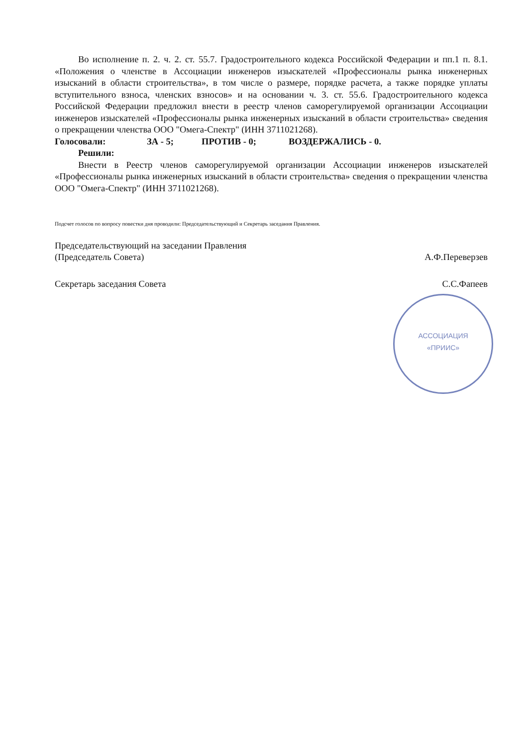Во исполнение п. 2. ч. 2. ст. 55.7. Градостроительного кодекса Российской Федерации и пп.1 п. 8.1. «Положения о членстве в Ассоциации инженеров изыскателей «Профессионалы рынка инженерных изысканий в области строительства», в том числе о размере, порядке расчета, а также порядке уплаты вступительного взноса, членских взносов» и на основании ч. 3. ст. 55.6. Градостроительного кодекса Российской Федерации предложил внести в реестр членов саморегулируемой организации Ассоциации инженеров изыскателей «Профессионалы рынка инженерных изысканий в области строительства» сведения о прекращении членства ООО "Омега-Спектр" (ИНН 3711021268).
Голосовали: ЗА - 5; ПРОТИВ - 0; ВОЗДЕРЖАЛИСЬ - 0.
Решили:
Внести в Реестр членов саморегулируемой организации Ассоциации инженеров изыскателей «Профессионалы рынка инженерных изысканий в области строительства» сведения о прекращении членства ООО "Омега-Спектр" (ИНН 3711021268).
Подсчет голосов по вопросу повестки дня проводили: Председательствующий и Секретарь заседания Правления.
Председательствующий на заседании Правления
(Председатель Совета) А.Ф.Переверзев
Секретарь заседания Совета С.С.Фапеев
АССОЦИАЦИЯ «ПРИИС»